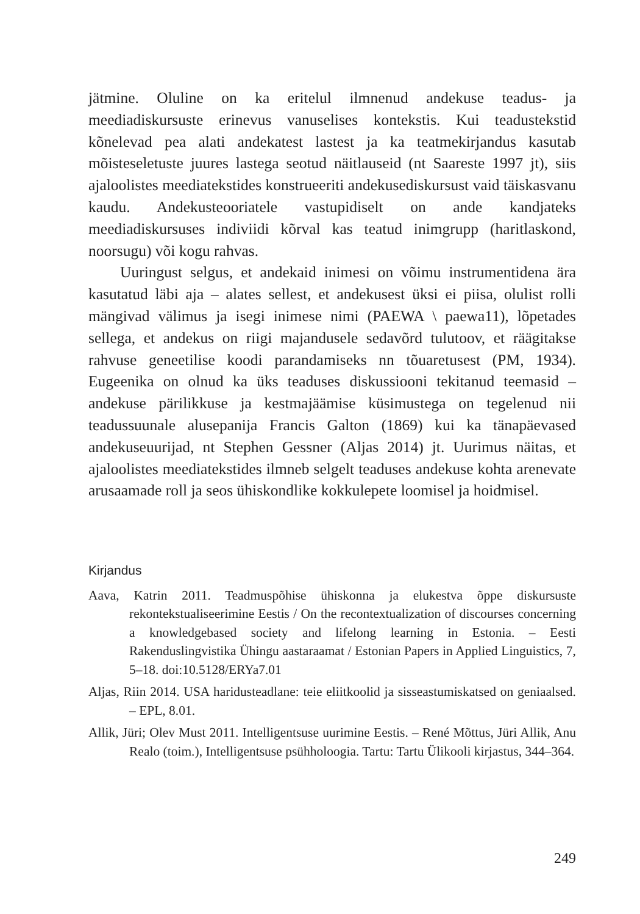jätmine. Oluline on ka eritelul ilmnenud andekuse teadus- ja meediadiskursuste erinevus vanuselises kontekstis. Kui teadustekstid kõnelevad pea alati andekatest lastest ja ka teatmekirjandus kasutab mõisteseletuste juures lastega seotud näitlauseid (nt Saareste 1997 jt), siis ajaloolistes meediatekstides konstrueeriti andekusediskursust vaid täiskasvanu kaudu. Andekusteooriatele vastupidiselt on ande kandjateks meediadiskursuses indiviidi kõrval kas teatud inimgrupp (haritlaskond, noorsugu) või kogu rahvas.
Uuringust selgus, et andekaid inimesi on võimu instrumentidena ära kasutatud läbi aja – alates sellest, et andekusest üksi ei piisa, olulist rolli mängivad välimus ja isegi inimese nimi (PAEWA \ paewa11), lõpetades sellega, et andekus on riigi majandusele sedavõrd tulutoov, et räägitakse rahvuse geneetilise koodi parandamiseks nn tõuaretusest (PM, 1934). Eugeenika on olnud ka üks teaduses diskussiooni tekitanud teemasid – andekuse pärilikkuse ja kestmajäämise küsimustega on tegelenud nii teadussuunale alusepanija Francis Galton (1869) kui ka tänapäevased andekuseuurijad, nt Stephen Gessner (Aljas 2014) jt. Uurimus näitas, et ajaloolistes meediatekstides ilmneb selgelt teaduses andekuse kohta arenevate arusaamade roll ja seos ühiskondlike kokkulepete loomisel ja hoidmisel.
Kirjandus
Aava, Katrin 2011. Teadmuspõhise ühiskonna ja elukestva õppe diskursuste rekontekstualiseerimine Eestis / On the recontextualization of discourses concerning a knowledgebased society and lifelong learning in Estonia. – Eesti Rakenduslingvistika Ühingu aastaraamat / Estonian Papers in Applied Linguistics, 7, 5–18. doi:10.5128/ERYa7.01
Aljas, Riin 2014. USA haridusteadlane: teie eliitkoolid ja sisseastumiskatsed on geniaalsed. – EPL, 8.01.
Allik, Jüri; Olev Must 2011. Intelligentsuse uurimine Eestis. – René Mõttus, Jüri Allik, Anu Realo (toim.), Intelligentsuse psühholoogia. Tartu: Tartu Ülikooli kirjastus, 344–364.
249